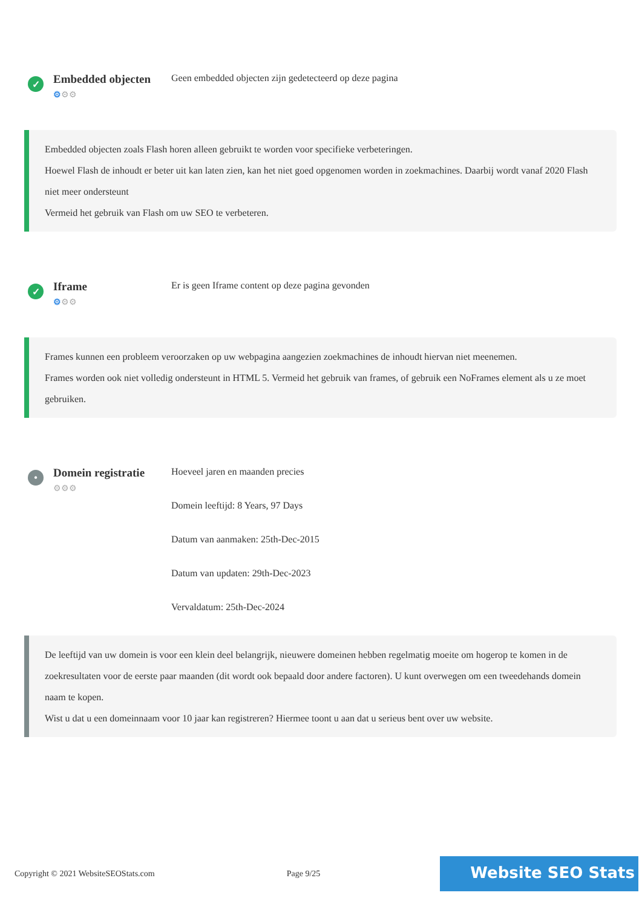✓
Embedded objecten
⚙⚙⚙
Geen embedded objecten zijn gedetecteerd op deze pagina
Embedded objecten zoals Flash horen alleen gebruikt te worden voor specifieke verbeteringen.
Hoewel Flash de inhoudt er beter uit kan laten zien, kan het niet goed opgenomen worden in zoekmachines. Daarbij wordt vanaf 2020 Flash niet meer ondersteunt
Vermeid het gebruik van Flash om uw SEO te verbeteren.
✓
Iframe
⚙⚙⚙
Er is geen Iframe content op deze pagina gevonden
Frames kunnen een probleem veroorzaken op uw webpagina aangezien zoekmachines de inhoudt hiervan niet meenemen.
Frames worden ook niet volledig ondersteunt in HTML 5. Vermeid het gebruik van frames, of gebruik een NoFrames element als u ze moet gebruiken.
•
Domein registratie
⚙⚙⚙
Hoeveel jaren en maanden precies
Domein leeftijd: 8 Years, 97 Days
Datum van aanmaken: 25th-Dec-2015
Datum van updaten: 29th-Dec-2023
Vervaldatum: 25th-Dec-2024
De leeftijd van uw domein is voor een klein deel belangrijk, nieuwere domeinen hebben regelmatig moeite om hogerop te komen in de zoekresultaten voor de eerste paar maanden (dit wordt ook bepaald door andere factoren). U kunt overwegen om een tweedehands domein naam te kopen.
Wist u dat u een domeinnaam voor 10 jaar kan registreren? Hiermee toont u aan dat u serieus bent over uw website.
Copyright © 2021 WebsiteSEOStats.com Page 9/25 Website SEO Stats